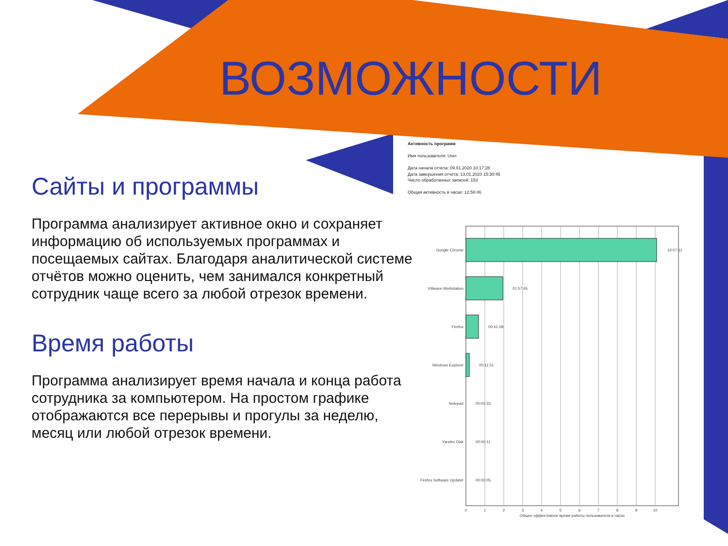ВОЗМОЖНОСТИ
Активность программ
Имя пользователя: User
Дата начала отчета: 09.01.2020 10:17:28
Дата завершения отчета: 13.01.2020 15:30:45
Число обработанных записей: 153
Общая активность в часах: 12:58:46
Сайты и программы
Программа анализирует активное окно и сохраняет информацию об используемых программах и посещаемых сайтах. Благодаря аналитической системе отчётов можно оценить, чем занимался конкретный сотрудник чаще всего за любой отрезок времени.
Время работы
Программа анализирует время начала и конца работа сотрудника за компьютером. На простом графике отображаются все перерывы и прогулы за неделю, месяц или любой отрезок времени.
Google Chrome
VMware Workstation
Firefox
Windows Explorer
Notepad
Yandex Disk
Firefox Software Updater
10:07:11
01:57:45
00:41:08
00:11:51
00:00:33
00:00:11
00:00:05
0
1
2
3
4
5
6
7
8
9
10
Общее эффективное время работы пользователя в часах